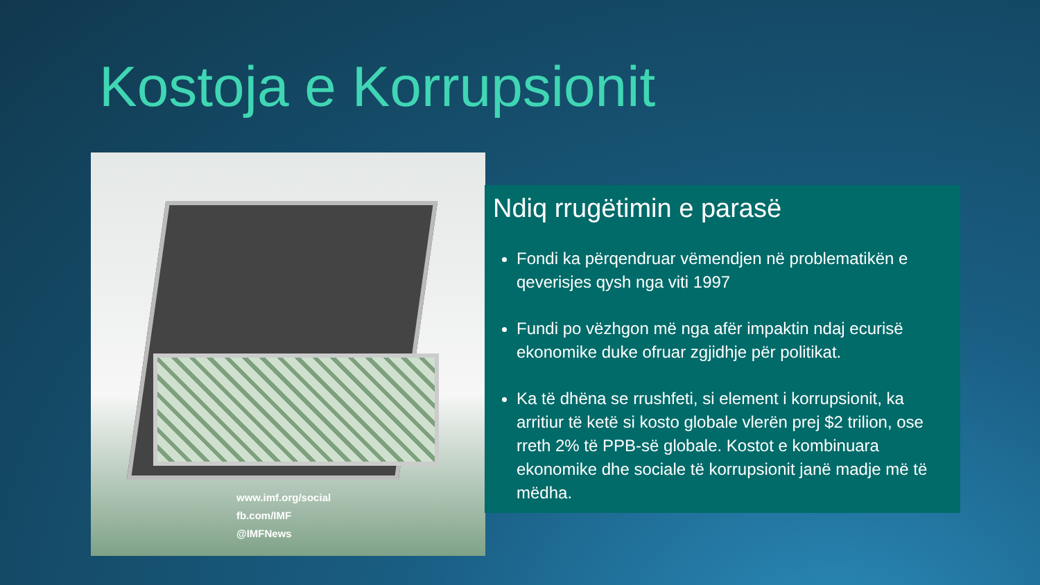Kostoja e Korrupsionit
www.imf.org/social
fb.com/IMF
@IMFNews
Ndiq rrugëtimin e parasë
Fondi ka përqendruar vëmendjen në problematikën e qeverisjes qysh nga viti 1997
Fundi po vëzhgon më nga afër impaktin ndaj ecurisë ekonomike duke ofruar zgjidhje për politikat.
Ka të dhëna se rrushfeti, si element i korrupsionit, ka arritiur të ketë si kosto globale vlerën prej $2 trilion, ose rreth 2% të PPB-së globale. Kostot e kombinuara ekonomike dhe sociale të korrupsionit janë madje më të mëdha.